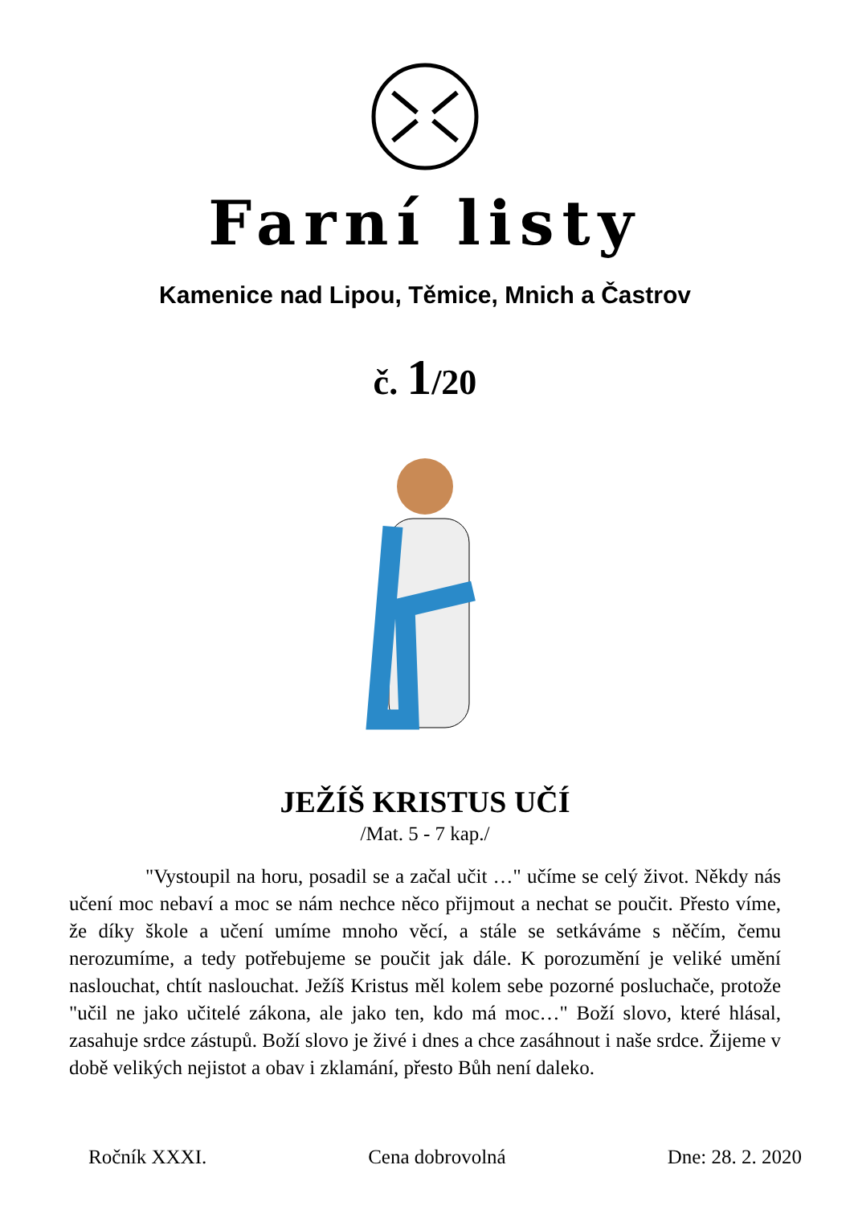Farní listy
Kamenice nad Lipou, Těmice, Mnich a Častrov
č. 1/20
JEŽÍŠ KRISTUS UČÍ
/Mat. 5 - 7 kap./
"Vystoupil na horu, posadil se a začal učit …" učíme se celý život. Někdy nás učení moc nebaví a moc se nám nechce něco přijmout a nechat se poučit. Přesto víme, že díky škole a učení umíme mnoho věcí, a stále se setkáváme s něčím, čemu nerozumíme, a tedy potřebujeme se poučit jak dále. K porozumění je veliké umění naslouchat, chtít naslouchat. Ježíš Kristus měl kolem sebe pozorné posluchače, protože "učil ne jako učitelé zákona, ale jako ten, kdo má moc…" Boží slovo, které hlásal, zasahuje srdce zástupů. Boží slovo je živé i dnes a chce zasáhnout i naše srdce. Žijeme v době velikých nejistot a obav i zklamání, přesto Bůh není daleko.
Ročník XXXI. Cena dobrovolná Dne: 28. 2. 2020